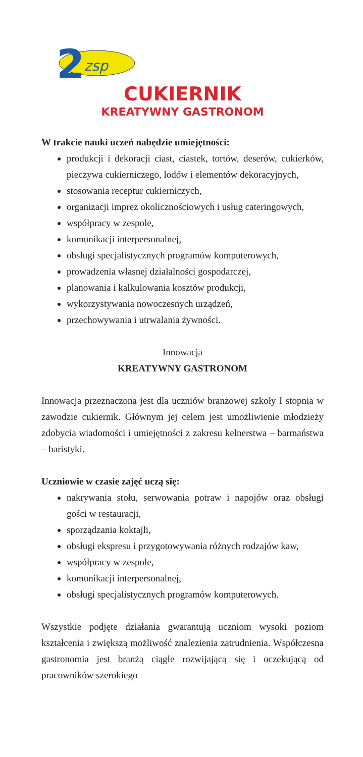2
zsp
CUKIERNIK
KREATYWNY GASTRONOM
W trakcie nauki uczeń nabędzie umiejętności:
produkcji i dekoracji ciast, ciastek, tortów, deserów, cukierków, pieczywa cukierniczego, lodów i elementów dekoracyjnych,
stosowania receptur cukierniczych,
organizacji imprez okolicznościowych i usług cateringowych,
współpracy w zespole,
komunikacji interpersonalnej,
obsługi specjalistycznych programów komputerowych,
prowadzenia własnej działalności gospodarczej,
planowania i kalkulowania kosztów produkcji,
wykorzystywania nowoczesnych urządzeń,
przechowywania i utrwalania żywności.
Innowacja
KREATYWNY GASTRONOM
Innowacja przeznaczona jest dla uczniów branżowej szkoły I stopnia w zawodzie cukiernik. Głównym jej celem jest umożliwienie młodzieży zdobycia wiadomości i umiejętności z zakresu kelnerstwa – barmaństwa – baristyki.
Uczniowie w czasie zajęć uczą się:
nakrywania stołu, serwowania potraw i napojów oraz obsługi gości w restauracji,
sporządzania koktajli,
obsługi ekspresu i przygotowywania różnych rodzajów kaw,
współpracy w zespole,
komunikacji interpersonalnej,
obsługi specjalistycznych programów komputerowych.
Wszystkie podjęte działania gwarantują uczniom wysoki poziom kształcenia i zwiększą możliwość znalezienia zatrudnienia. Współczesna gastronomia jest branżą ciągle rozwijającą się i oczekującą od pracowników szerokiego